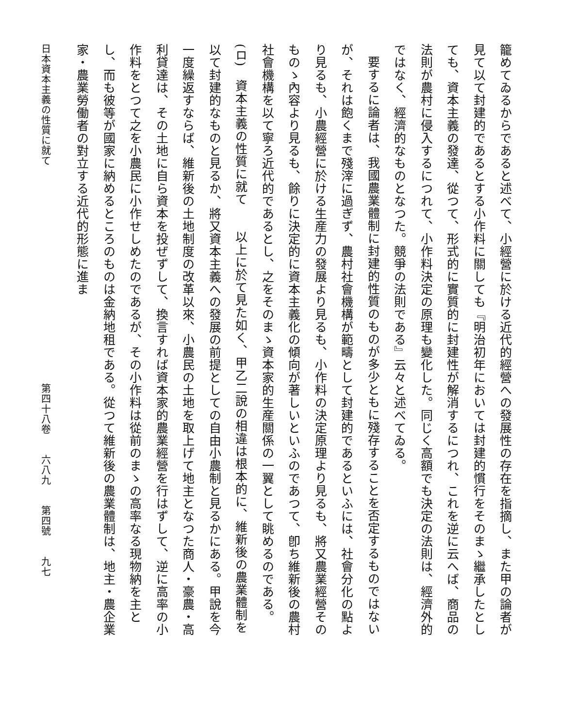籠めてゐるからであると述べて、小經營に於ける近代的經營への發展性の存在を指摘し、また甲の論者が見て以て封建的であるとする小作料に關しても『明治初年においては封建的慣行をそのまゝ繼承したとしても、資本主義の發達、從つて、形式的に實質的に封建性が解消するにつれ、これを逆に云へば、商品の法則が農村に侵入するにつれて、小作料決定の原理も變化した。同じく高額でも決定の法則は、經濟外的ではなく、經濟的なものとなつた。競爭の法則である』云々と述べてゐる。
要するに論者は、我國農業體制に封建的性質のものが多少ともに殘存することを否定するものではないが、それは飽くまで殘滓に過ぎず、農村社會機構が範疇として封建的であるといふには、社會分化の點より見るも、小農經營に於ける生産力の發展より見るも、小作料の決定原理より見るも、將又農業經營そのものゝ內容より見るも、餘りに決定的に資本主義化の傾向が著しいといふのであつて、卽ち維新後の農村社會機構を以て寧ろ近代的であるとし、之をそのまゝ資本家的生産關係の一翼として眺めるのである。
(ロ)　資本主義の性質に就て　　以上に於て見た如く、甲乙二說の相違は根本的に、維新後の農業體制を以て封建的なものと見るか、將又資本主義への發展の前提としての自由小農制と見るかにある。甲說を今一度繰返すならば、維新後の土地制度の改革以來、小農民の土地を取上げて地主となつた商人・豪農・高利貸達は、その土地に自ら資本を投ぜずして、換言すれば資本家的農業經營を行はずして、逆に高率の小作料をとつて之を小農民に小作せしめたのであるが、その小作料は從前のまゝの高率なる現物納を主とし、而も彼等が國家に納めるところのものは金納地租である。從つて維新後の農業體制は、地主・農企業家・農業勞働者の對立する近代的形態に進ま
日本資本主義の性質に就て 第四十八卷　　六八九　　第四號　　九七